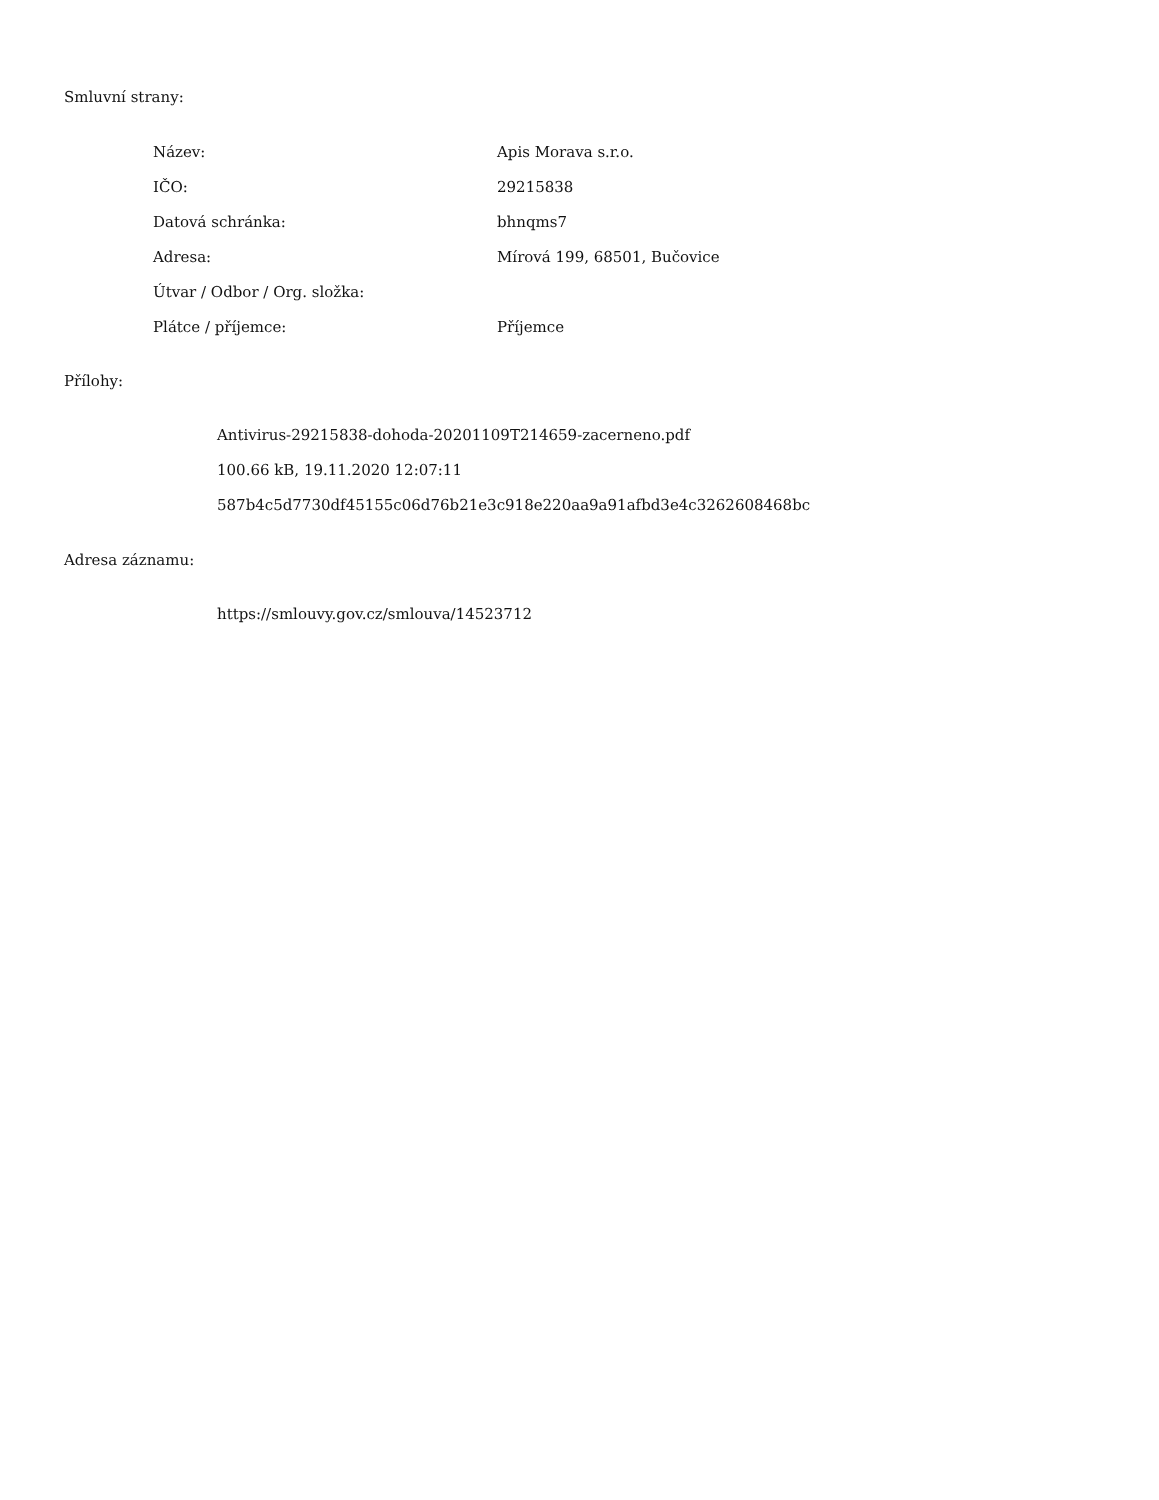Smluvní strany:
| Název: | Apis Morava s.r.o. |
| IČO: | 29215838 |
| Datová schránka: | bhnqms7 |
| Adresa: | Mírová 199, 68501, Bučovice |
| Útvar / Odbor / Org. složka: | |
| Plátce / příjemce: | Příjemce |
Přílohy:
Antivirus-29215838-dohoda-20201109T214659-zacerneno.pdf
100.66 kB, 19.11.2020 12:07:11
587b4c5d7730df45155c06d76b21e3c918e220aa9a91afbd3e4c3262608468bc
Adresa záznamu:
https://smlouvy.gov.cz/smlouva/14523712